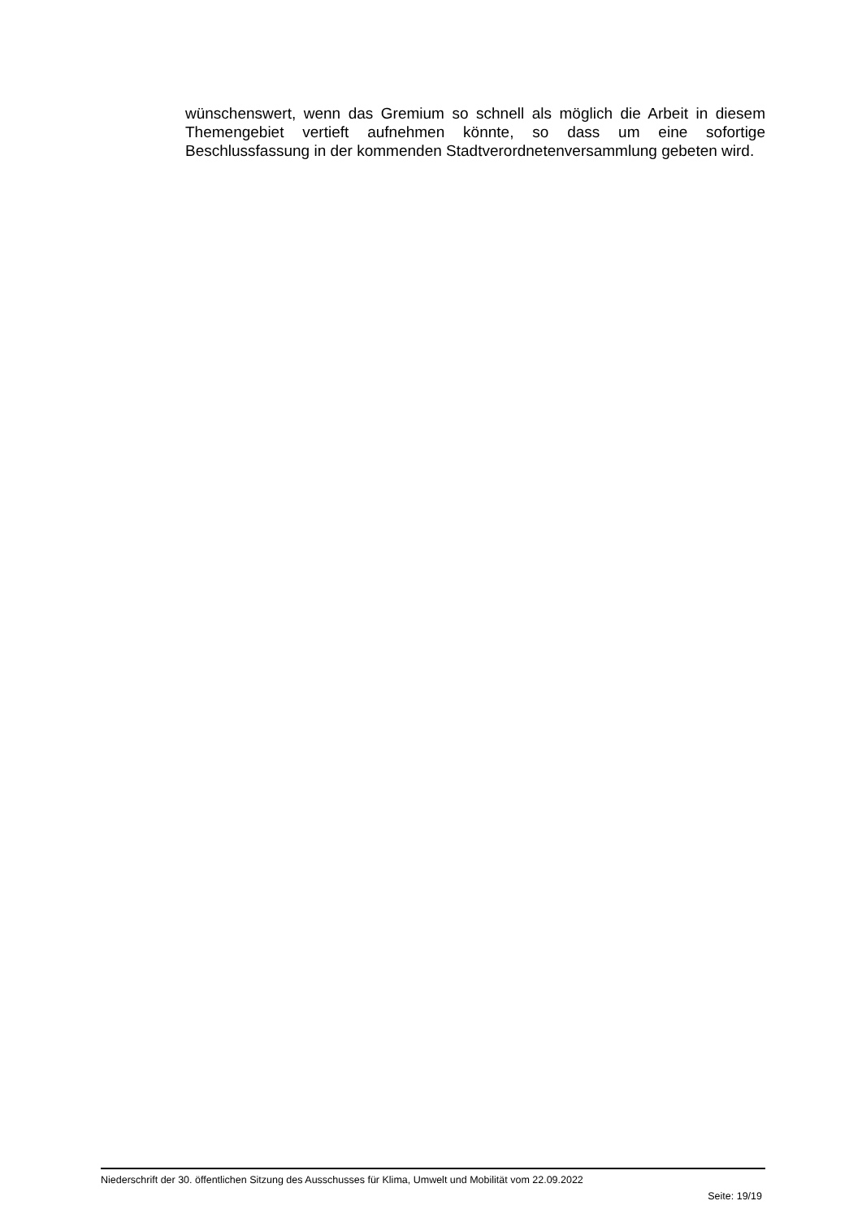wünschenswert, wenn das Gremium so schnell als möglich die Arbeit in diesem Themengebiet vertieft aufnehmen könnte, so dass um eine sofortige Beschlussfassung in der kommenden Stadtverordnetenversammlung gebeten wird.
Niederschrift der 30. öffentlichen Sitzung des Ausschusses für Klima, Umwelt und Mobilität vom 22.09.2022
Seite: 19/19